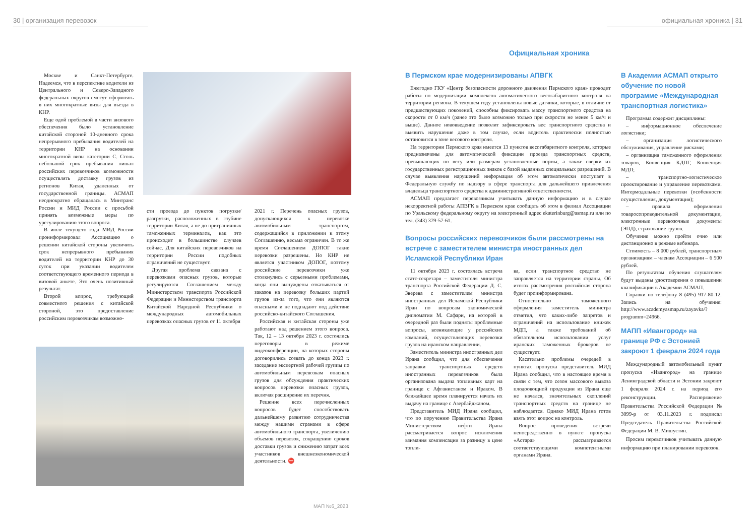30 | организация перевозок официальная хроника | 31
Москве и Санкт-Петербурге. Надеемся, что в перспективе водители из Центрального и Северо-Западного федеральных округов смогут оформлять в них многократные визы для въезда в КНР.
Еще одой проблемой в части визового обеспечения было установление китайской стороной 10-дневного срока непрерывного пребывания водителей на территории КНР на основании многократной визы категории С. Столь небольшой срок пребывания лишал российских перевозчиков возможности осуществлять доставку грузов из регионов Китая, удаленных от государственной границы. АСМАП неоднократно обращалась в Минтранс России и МИД России с просьбой принять возможные меры по урегулированию этого вопроса.
В июле текущего года МИД России проинформировал Ассоциацию о решении китайской стороны увеличить срок непрерывного пребывания водителей на территории КНР до 30 суток при указании водителем соответствующего временного периода в визовой анкете. Это очень позитивный результат.
Второй вопрос, требующий совместного решения с китайской стороной, это предоставление российским перевозчикам возможно-
сти проезда до пунктов погрузки/разгрузки, расположенных в глубине территории Китая, а не до приграничных таможенных терминалов, как это происходит в большинстве случаев сейчас. Для китайских перевозчиков на территории России подобных ограничений не существует.
Другая проблема связана с перевозками опасных грузов, которые регулируются Соглашением между Министерством транспорта Российской Федерации и Министерством транспорта Китайской Народной Республики о международных автомобильных перевозках опасных грузов от 11 октября
2021 г. Перечень опасных грузов, допускающихся к перевозке автомобильным транспортом, содержащийся в приложении к этому Соглашению, весьма ограничен. В то же время Соглашением ДОПОГ такие перевозки разрешены. Но КНР не является участником ДОПОГ, поэтому российские перевозчики уже столкнулись с серьезными проблемами, когда они вынуждены отказываться от заказов на перевозку больших партий грузов из-за того, что они являются опасными и не подпадают под действие российско-китайского Соглашения.
Российская и китайская стороны уже работают над решением этого вопроса. Так, 12 – 13 октября 2023 г. состоялись переговоры в режиме видеоконференции, на которых стороны договорились созвать до конца 2023 г. заседание экспертной рабочей группы по автомобильным перевозкам опасных грузов для обсуждения практических вопросов перевозки опасных грузов, включая расширение их перечня.
Решение всех перечисленных вопросов будет способствовать дальнейшему развитию сотрудничества между нашими странами в сфере автомобильного транспорта, увеличению объемов перевозок, сокращению сроков доставки грузов и снижению затрат всех участников внешнеэкономической деятельности. ⛔
Официальная хроника
В Пермском крае модернизированы АПВГК
Ежегодно ГКУ «Центр безопасности дорожного движения Пермского края» проводит работы по модернизации комплексов автоматического весогабаритного контроля на территории региона. В текущем году установлены новые датчики, которые, в отличие от предшествующих поколений, способны фиксировать массу транспортного средства на скорости от 0 км/ч (ранее это было возможно только при скорости не менее 5 км/ч и выше). Данное нововведение позволит зафиксировать вес транспортного средства и выявить нарушение даже в том случае, если водитель практически полностью остановится в зоне весового контроля.
На территории Пермского края имеется 13 пунктов весогабаритного контроля, которые предназначены для автоматической фиксации проезда транспортных средств, превышающих по весу или размерам установленные нормы, а также сверки их государственных регистрационных знаков с базой выданных специальных разрешений. В случае выявления нарушений информация об этом автоматически поступает в Федеральную службу по надзору в сфере транспорта для дальнейшего привлечения владельца транспортного средства к административной ответственности.
АСМАП предлагает перевозчикам учитывать данную информацию и в случае некорректной работы АПВГК в Пермском крае сообщать об этом в филиал Ассоциации по Уральскому федеральному округу на электронный адрес ekaterinburg@asmap.ru или по тел. (343) 379-57-61.
Вопросы российских перевозчиков были рассмотрены на встрече с заместителем министра иностранных дел Исламской Республики Иран
11 октября 2023 г. состоялась встреча статс-секретаря – заместителя министра транспорта Российской Федерации Д. С. Зверева с заместителем министра иностранных дел Исламской Республики Иран по вопросам экономической дипломатии М. Сафари, на которой в очередной раз были подняты проблемные вопросы, возникающие у российских компаний, осуществляющих перевозки грузов на иранском направлении.
Заместитель министра иностранных дел Ирана сообщил, что для обеспечения заправки транспортных средств иностранных перевозчиков была организована выдача топливных карт на границе с Афганистаном и Ираком. В ближайшее время планируется начать их выдачу на границе с Азербайджаном.
Представитель МИД Ирана сообщил, что по поручению Правительства Ирана Министерством нефти Ирана рассматривается вопрос исключения взимания компенсации за разницу в цене топли-
ва, если транспортное средство не заправляется на территории страны. Об итогах рассмотрения российская сторона будет проинформирована.
Относительно таможенного оформления заместитель министра отметил, что каких-либо запретов и ограничений на использование книжек МДП, а также требований об обязательном использовании услуг иранских таможенных брокеров не существует.
Касательно проблемы очередей в пунктах пропуска представитель МИД Ирана сообщил, что в настоящее время в связи с тем, что сезон массового вывоза плодоовощной продукции из Ирана еще не начался, значительных скоплений транспортных средств на границе не наблюдается. Однако МИД Ирана готов взять этот вопрос на контроль.
Вопрос проведения встречи непосредственно в пункте пропуска «Астара» рассматривается соответствующими компетентными органами Ирана.
В Академии АСМАП открыто обучение по новой программе «Международная транспортная логистика»
Программа содержит дисциплины:
– информационное обеспечение логистики;
– организация логистического обслуживания, управление рисками;
– организация таможенного оформления товаров, Конвенция КДПГ, Конвенция МДП;
– транспортно-логистическое проектирование и управление перевозками. Интермодальные перевозки (особенности осуществления, документация);
– правила оформления товаросопроводительной документации, электронные перевозочные документы (ЭПД), страхование грузов.
Обучение можно пройти очно или дистанционно в режиме вебинара.
Стоимость – 8 000 рублей, транспортным организациям – членам Ассоциации – 6 500 рублей.
По результатам обучения слушателям будут выданы удостоверения о повышении квалификации в Академии АСМАП.
Справки по телефону 8 (495) 917-80-12. Запись на обучение: http://www.academyasmap.ru/zayavka/?programm=24966.
МАПП «Ивангород» на границе РФ с Эстонией закроют 1 февраля 2024 года
Международный автомобильный пункт пропуска «Ивангород» на границе Ленинградской области и Эстонии закроют 1 февраля 2024 г. на период его реконструкции. Распоряжение Правительства Российской Федерации № 3099-р от 03.11.2023 г. подписал Председатель Правительства Российской Федерации М. В. Мишустин.
Просим перевозчиков учитывать данную информацию при планировании перевозок.
МАП №6_2023